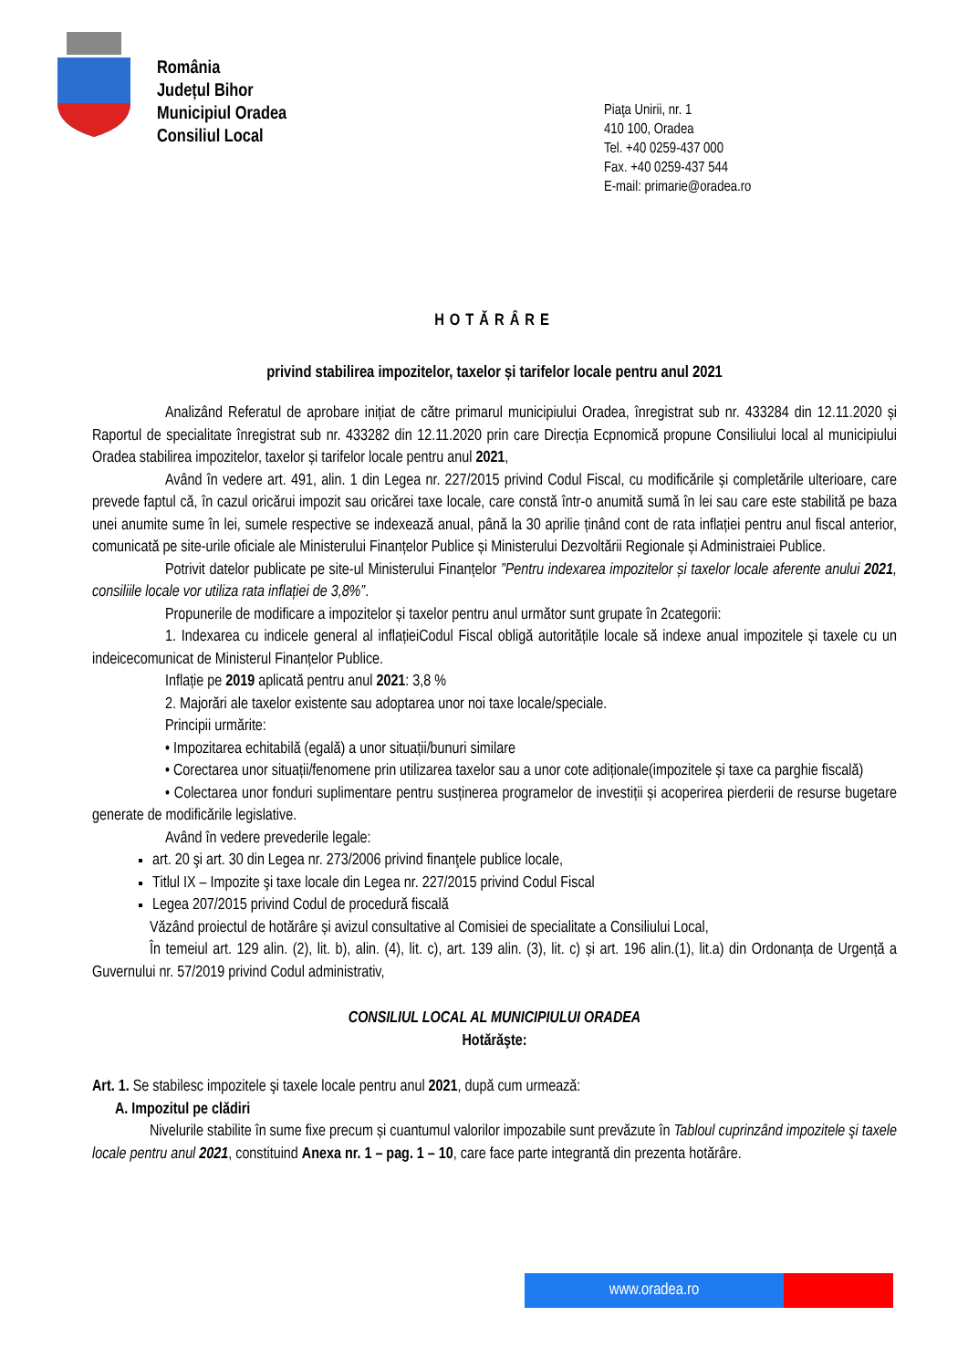România
Județul Bihor
Municipiul Oradea
Consiliul Local
Piaţa Unirii, nr. 1
410 100, Oradea
Tel. +40 0259-437 000
Fax. +40 0259-437 544
E-mail: primarie@oradea.ro
HOTĂRÂRE
privind stabilirea impozitelor, taxelor și tarifelor locale pentru anul 2021
Analizând Referatul de aprobare inițiat de către primarul municipiului Oradea, înregistrat sub nr. 433284 din 12.11.2020 și Raportul de specialitate înregistrat sub nr. 433282 din 12.11.2020 prin care Direcția Ecpnomică propune Consiliului local al municipiului Oradea stabilirea impozitelor, taxelor și tarifelor locale pentru anul 2021,
Având în vedere art. 491, alin. 1 din Legea nr. 227/2015 privind Codul Fiscal, cu modificările și completările ulterioare, care prevede faptul că, în cazul oricărui impozit sau oricărei taxe locale, care constă într-o anumită sumă în lei sau care este stabilită pe baza unei anumite sume în lei, sumele respective se indexează anual, până la 30 aprilie ținând cont de rata inflației pentru anul fiscal anterior, comunicată pe site-urile oficiale ale Ministerului Finanțelor Publice și Ministerului Dezvoltării Regionale și Administraiei Publice.
Potrivit datelor publicate pe site-ul Ministerului Finanțelor ”Pentru indexarea impozitelor și taxelor locale aferente anului 2021, consiliile locale vor utiliza rata inflației de 3,8%”.
Propunerile de modificare a impozitelor și taxelor pentru anul următor sunt grupate în 2categorii:
1. Indexarea cu indicele general al inflațieiCodul Fiscal obligă autoritățile locale să indexe anual impozitele și taxele cu un indeicecomunicat de Ministerul Finanțelor Publice.
Inflație pe 2019 aplicată pentru anul 2021: 3,8 %
2. Majorări ale taxelor existente sau adoptarea unor noi taxe locale/speciale.
Principii urmărite:
• Impozitarea echitabilă (egală) a unor situații/bunuri similare
• Corectarea unor situații/fenomene prin utilizarea taxelor sau a unor cote adiționale(impozitele și taxe ca parghie fiscală)
• Colectarea unor fonduri suplimentare pentru susținerea programelor de investiții și acoperirea pierderii de resurse bugetare generate de modificările legislative.
Având în vedere prevederile legale:
art. 20 şi art. 30 din Legea nr. 273/2006 privind finanţele publice locale,
Titlul IX – Impozite şi taxe locale din Legea nr. 227/2015 privind Codul Fiscal
Legea 207/2015 privind Codul de procedură fiscală
Văzând proiectul de hotărâre și avizul consultative al Comisiei de specialitate a Consiliului Local,
În temeiul art. 129 alin. (2), lit. b), alin. (4), lit. c), art. 139 alin. (3), lit. c) și art. 196 alin.(1), lit.a) din Ordonanța de Urgență a Guvernului nr. 57/2019 privind Codul administrativ,
CONSILIUL LOCAL AL MUNICIPIULUI ORADEA
Hotărăşte:
Art. 1. Se stabilesc impozitele şi taxele locale pentru anul 2021, după cum urmează:
A. Impozitul pe clădiri
Nivelurile stabilite în sume fixe precum și cuantumul valorilor impozabile sunt prevăzute în Tabloul cuprinzând impozitele şi taxele locale pentru anul 2021, constituind Anexa nr. 1 – pag. 1 – 10, care face parte integrantă din prezenta hotărâre.
www.oradea.ro